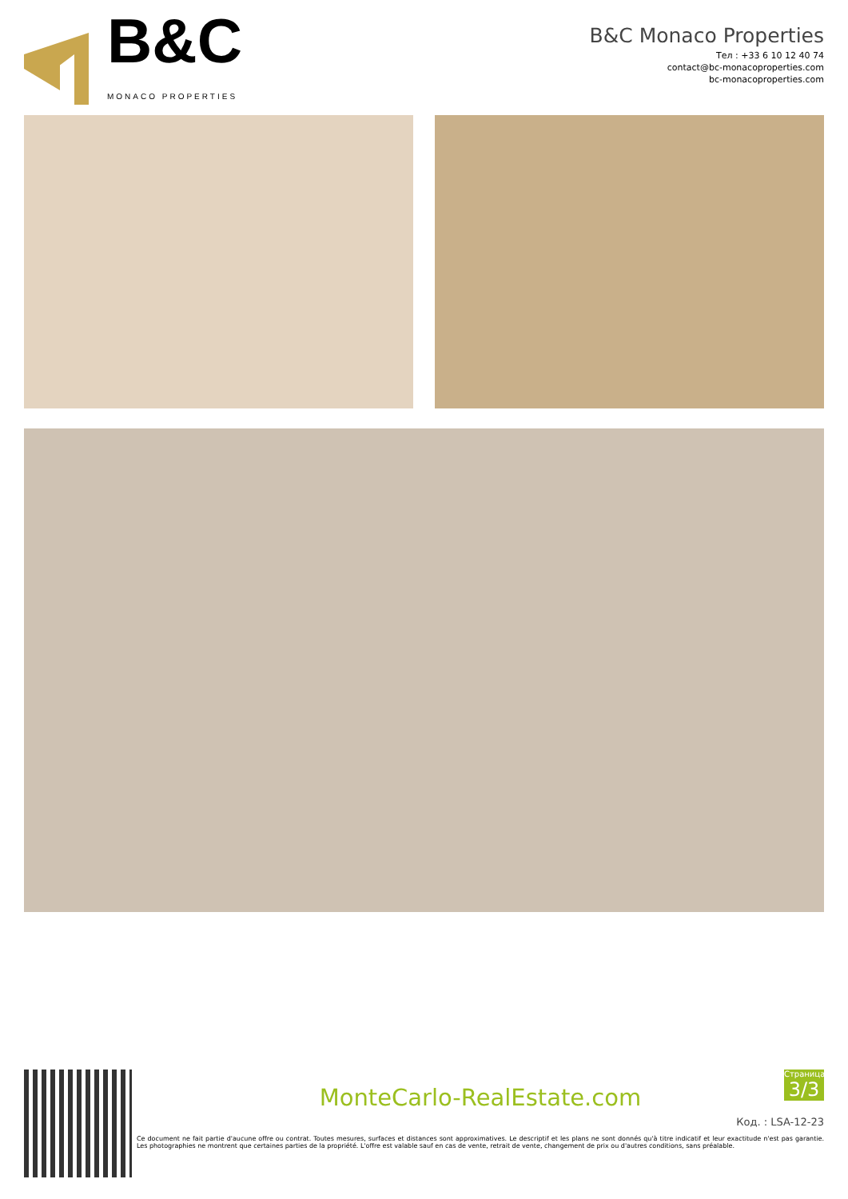B&C
MONACO PROPERTIES
B&C Monaco Properties
Тел : +33 6 10 12 40 74
contact@bc-monacoproperties.com
bc-monacoproperties.com
MonteCarlo-RealEstate.com
Ce document ne fait partie d'aucune offre ou contrat. Toutes mesures, surfaces et distances sont approximatives. Le descriptif et les plans ne sont donnés qu'à titre indicatif et leur exactitude n'est pas garantie. Les photographies ne montrent que certaines parties de la propriété. L'offre est valable sauf en cas de vente, retrait de vente, changement de prix ou d'autres conditions, sans préalable.
Страница
3/3
Код. : LSA-12-23